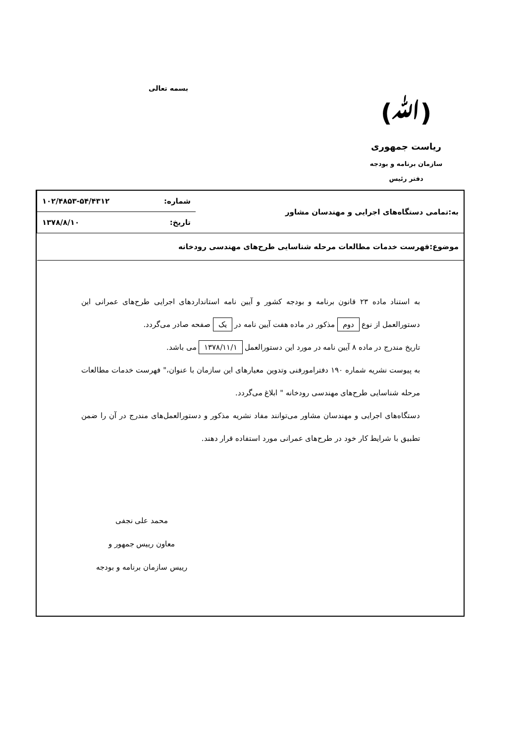(ﷲ)
بسمه تعالی
ریاست جمهوری
سازمان برنامه و بودجه
دفتر رئیس
| به:تمامی دستگاه‌های اجرایی و مهندسان مشاور | شماره: ۱۰۲/۴۸۵۳-۵۴/۴۳۱۲ تاریخ: ۱۳۷۸/۸/۱۰ |
| موضوع:فهرست خدمات مطالعات مرحله شناسایی طرح‌های مهندسی رودخانه | |
به استناد ماده ۲۳ قانون برنامه و بودجه کشور و آیین نامه استانداردهای اجرایی طرح‌های عمرانی این دستورالعمل از نوع دوم مذکور در ماده هفت آیین نامه در یک صفحه صادر می‌گردد.
تاریخ مندرج در ماده ۸ آیین نامه در مورد این دستورالعمل ۱۳۷۸/۱۱/۱ می باشد.
به پیوست نشریه شماره ۱۹۰ دفترامورفنی وتدوین معیارهای این سازمان با عنوان،" فهرست خدمات مطالعات مرحله شناسایی طرح‌های مهندسی رودخانه " ابلاغ می‌گردد.
دستگاه‌های اجرایی و مهندسان مشاور می‌توانند مفاد نشریه مذکور و دستورالعمل‌های مندرج در آن را ضمن تطبیق با شرایط کار خود در طرح‌های عمرانی مورد استفاده قرار دهند.
محمد علی نجفی
معاون رییس جمهور و
رییس سازمان برنامه و بودجه